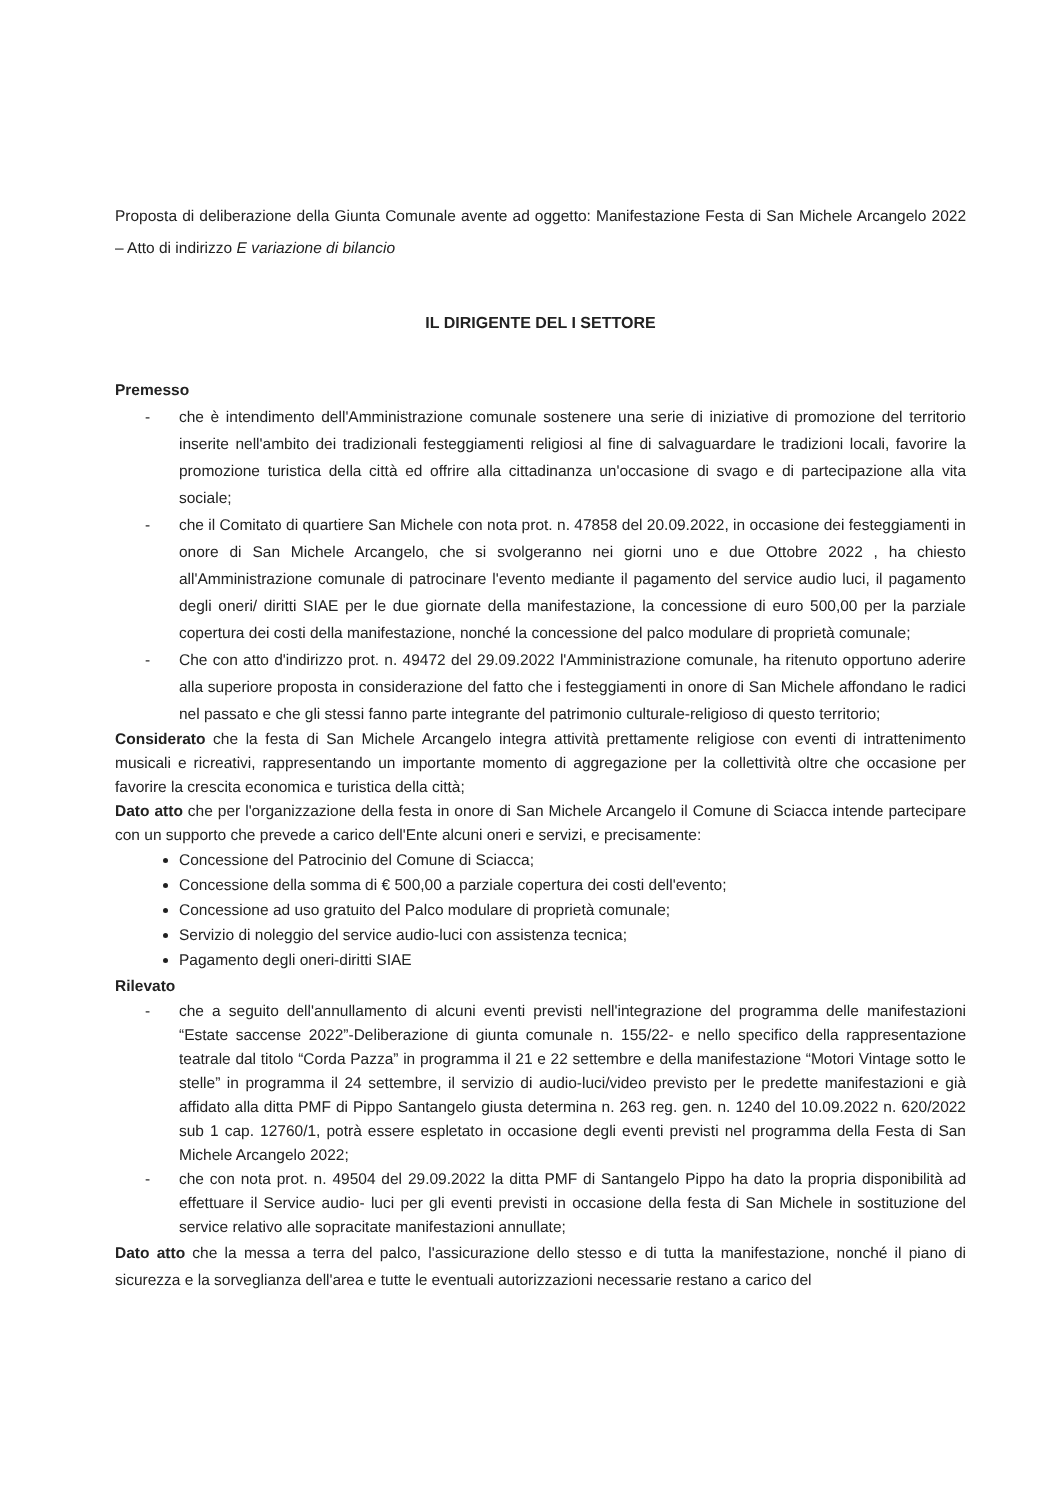Proposta di deliberazione della Giunta Comunale avente ad oggetto: Manifestazione Festa di San Michele Arcangelo 2022 – Atto di indirizzo E variazione di bilancio
IL DIRIGENTE DEL I SETTORE
Premesso
- che è intendimento dell'Amministrazione comunale sostenere una serie di iniziative di promozione del territorio inserite nell'ambito dei tradizionali festeggiamenti religiosi al fine di salvaguardare le tradizioni locali, favorire la promozione turistica della città ed offrire alla cittadinanza un'occasione di svago e di partecipazione alla vita sociale;
- che il Comitato di quartiere San Michele con nota prot. n. 47858 del 20.09.2022, in occasione dei festeggiamenti in onore di San Michele Arcangelo, che si svolgeranno nei giorni uno e due Ottobre 2022 , ha chiesto all'Amministrazione comunale di patrocinare l'evento mediante il pagamento del service audio luci, il pagamento degli oneri/ diritti SIAE per le due giornate della manifestazione, la concessione di euro 500,00 per la parziale copertura dei costi della manifestazione, nonché la concessione del palco modulare di proprietà comunale;
- Che con atto d'indirizzo prot. n. 49472 del 29.09.2022 l'Amministrazione comunale, ha ritenuto opportuno aderire alla superiore proposta in considerazione del fatto che i festeggiamenti in onore di San Michele affondano le radici nel passato e che gli stessi fanno parte integrante del patrimonio culturale-religioso di questo territorio;
Considerato che la festa di San Michele Arcangelo integra attività prettamente religiose con eventi di intrattenimento musicali e ricreativi, rappresentando un importante momento di aggregazione per la collettività oltre che occasione per favorire la crescita economica e turistica della città;
Dato atto che per l'organizzazione della festa in onore di San Michele Arcangelo il Comune di Sciacca intende partecipare con un supporto che prevede a carico dell'Ente alcuni oneri e servizi, e precisamente:
Concessione del Patrocinio del Comune di Sciacca;
Concessione della somma di € 500,00 a parziale copertura dei costi dell'evento;
Concessione ad uso gratuito del Palco modulare di proprietà comunale;
Servizio di noleggio del service audio-luci con assistenza tecnica;
Pagamento degli oneri-diritti SIAE
Rilevato
- che a seguito dell'annullamento di alcuni eventi previsti nell'integrazione del programma delle manifestazioni “Estate saccense 2022”-Deliberazione di giunta comunale n. 155/22- e nello specifico della rappresentazione teatrale dal titolo “Corda Pazza” in programma il 21 e 22 settembre e della manifestazione “Motori Vintage sotto le stelle” in programma il 24 settembre, il servizio di audio-luci/video previsto per le predette manifestazioni e già affidato alla ditta PMF di Pippo Santangelo giusta determina n. 263 reg. gen. n. 1240 del 10.09.2022 n. 620/2022 sub 1 cap. 12760/1, potrà essere espletato in occasione degli eventi previsti nel programma della Festa di San Michele Arcangelo 2022;
- che con nota prot. n. 49504 del 29.09.2022 la ditta PMF di Santangelo Pippo ha dato la propria disponibilità ad effettuare il Service audio- luci per gli eventi previsti in occasione della festa di San Michele in sostituzione del service relativo alle sopracitate manifestazioni annullate;
Dato atto che la messa a terra del palco, l'assicurazione dello stesso e di tutta la manifestazione, nonché il piano di sicurezza e la sorveglianza dell'area e tutte le eventuali autorizzazioni necessarie restano a carico del